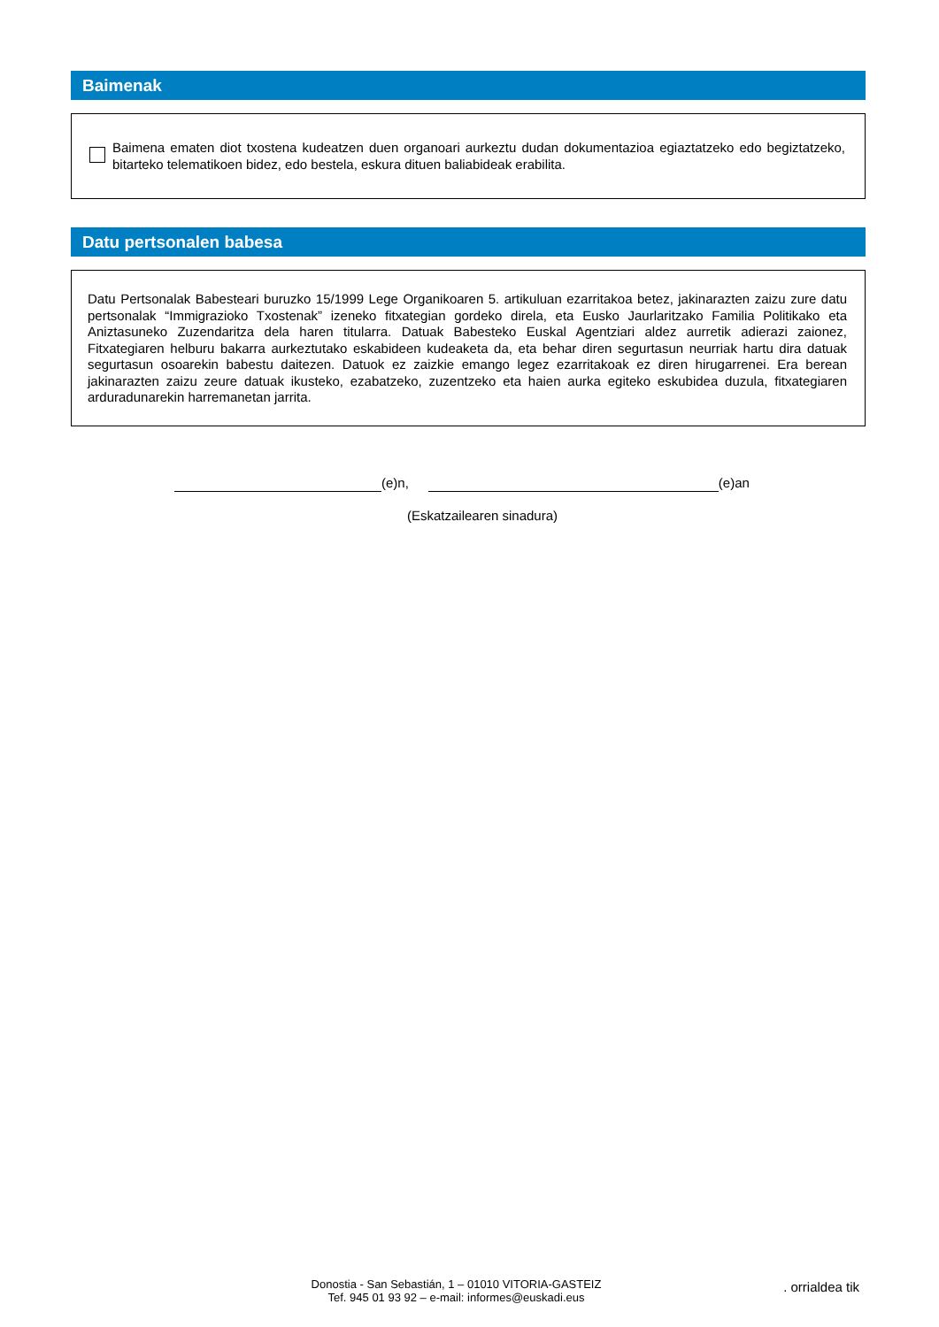Baimenak
Baimena ematen diot txostena kudeatzen duen organoari aurkeztu dudan dokumentazioa egiaztatzeko edo begiztatzeko, bitarteko telematikoen bidez, edo bestela, eskura dituen baliabideak erabilita.
Datu pertsonalen babesa
Datu Pertsonalak Babesteari buruzko 15/1999 Lege Organikoaren 5. artikuluan ezarritakoa betez, jakinarazten zaizu zure datu pertsonalak “Immigrazioko Txostenak” izeneko fitxategian gordeko direla, eta Eusko Jaurlaritzako Familia Politikako eta Aniztasuneko Zuzendaritza dela haren titularra. Datuak Babesteko Euskal Agentziari aldez aurretik adierazi zaionez, Fitxategiaren helburu bakarra aurkeztutako eskabideen kudeaketa da, eta behar diren segurtasun neurriak hartu dira datuak segurtasun osoarekin babestu daitezen. Datuok ez zaizkie emango legez ezarritakoak ez diren hirugarrenei. Era berean jakinarazten zaizu zeure datuak ikusteko, ezabatzeko, zuzentzeko eta haien aurka egiteko eskubidea duzula, fitxategiaren arduradunarekin harremanetan jarrita.
(e)n, (e)an
(Eskatzailearen sinadura)
Donostia - San Sebastián, 1 – 01010 VITORIA-GASTEIZ
Tef. 945 01 93 92 – e-mail: informes@euskadi.eus
. orrialdea tik